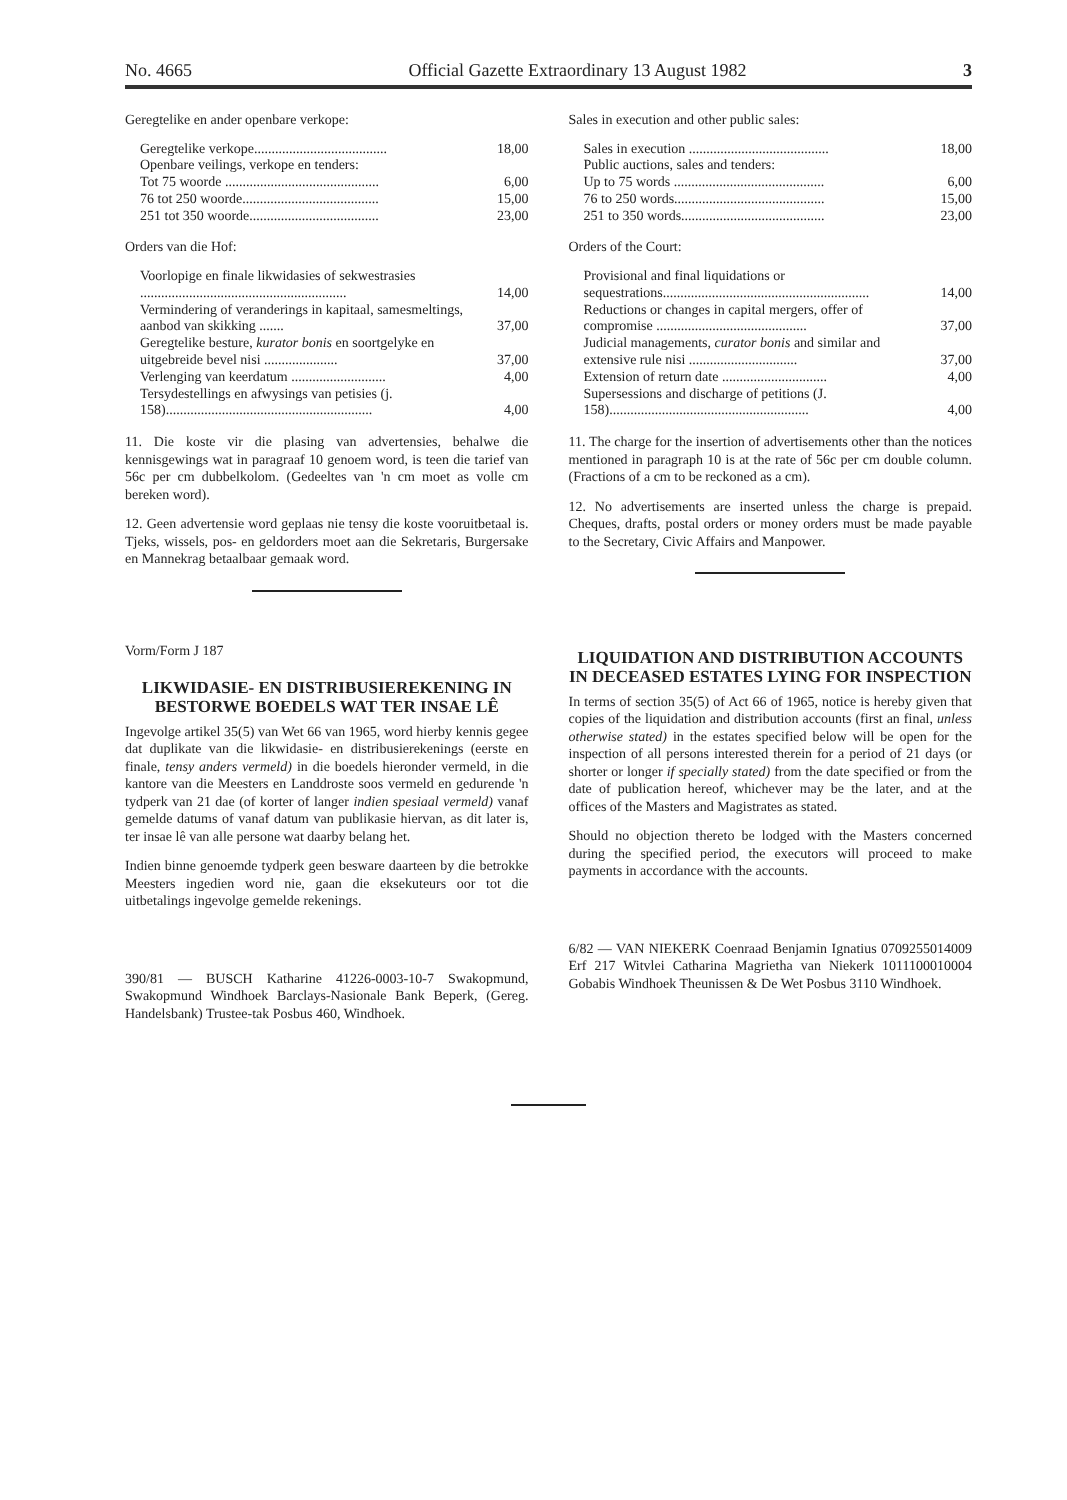No. 4665 Official Gazette Extraordinary 13 August 1982 3
Geregtelike en ander openbare verkope:
| Geregtelike verkope...................................... | 18,00 |
| Openbare veilings, verkope en tenders: | |
| Tot 75 woorde ............................................ | 6,00 |
| 76 tot 250 woorde....................................... | 15,00 |
| 251 tot 350 woorde..................................... | 23,00 |
Orders van die Hof:
| Voorlopige en finale likwidasies of sekwestrasies ........................................................... | 14,00 |
| Vermindering of veranderings in kapitaal, samesmeltings, aanbod van skikking ....... | 37,00 |
| Geregtelike besture, kurator bonis en soortgelyke en uitgebreide bevel nisi ..................... | 37,00 |
| Verlenging van keerdatum ........................... | 4,00 |
| Tersydestellings en afwysings van petisies (j. 158)........................................................... | 4,00 |
11. Die koste vir die plasing van advertensies, behalwe die kennisgewings wat in paragraaf 10 genoem word, is teen die tarief van 56c per cm dubbelkolom. (Gedeeltes van 'n cm moet as volle cm bereken word).
12. Geen advertensie word geplaas nie tensy die koste vooruitbetaal is. Tjeks, wissels, pos- en geldorders moet aan die Sekretaris, Burgersake en Mannekrag betaalbaar gemaak word.
Vorm/Form J 187
LIKWIDASIE- EN DISTRIBUSIEREKENING IN BESTORWE BOEDELS WAT TER INSAE LÊ
Ingevolge artikel 35(5) van Wet 66 van 1965, word hierby kennis gegee dat duplikate van die likwidasie- en distribusierekenings (eerste en finale, tensy anders vermeld) in die boedels hieronder vermeld, in die kantore van die Meesters en Landdroste soos vermeld en gedurende 'n tydperk van 21 dae (of korter of langer indien spesiaal vermeld) vanaf gemelde datums of vanaf datum van publikasie hiervan, as dit later is, ter insae lê van alle persone wat daarby belang het.
Indien binne genoemde tydperk geen besware daarteen by die betrokke Meesters ingedien word nie, gaan die eksekuteurs oor tot die uitbetalings ingevolge gemelde rekenings.
390/81 — BUSCH Katharine 41226-0003-10-7 Swakopmund, Swakopmund Windhoek Barclays-Nasionale Bank Beperk, (Gereg. Handelsbank) Trustee-tak Posbus 460, Windhoek.
Sales in execution and other public sales:
| Sales in execution ........................................ | 18,00 |
| Public auctions, sales and tenders: | |
| Up to 75 words ........................................... | 6,00 |
| 76 to 250 words........................................... | 15,00 |
| 251 to 350 words......................................... | 23,00 |
Orders of the Court:
| Provisional and final liquidations or sequestrations........................................................... | 14,00 |
| Reductions or changes in capital mergers, offer of compromise ........................................... | 37,00 |
| Judicial managements, curator bonis and similar and extensive rule nisi ............................... | 37,00 |
| Extension of return date .............................. | 4,00 |
| Supersessions and discharge of petitions (J. 158)......................................................... | 4,00 |
11. The charge for the insertion of advertisements other than the notices mentioned in paragraph 10 is at the rate of 56c per cm double column. (Fractions of a cm to be reckoned as a cm).
12. No advertisements are inserted unless the charge is prepaid. Cheques, drafts, postal orders or money orders must be made payable to the Secretary, Civic Affairs and Manpower.
LIQUIDATION AND DISTRIBUTION ACCOUNTS IN DECEASED ESTATES LYING FOR INSPECTION
In terms of section 35(5) of Act 66 of 1965, notice is hereby given that copies of the liquidation and distribution accounts (first an final, unless otherwise stated) in the estates specified below will be open for the inspection of all persons interested therein for a period of 21 days (or shorter or longer if specially stated) from the date specified or from the date of publication hereof, whichever may be the later, and at the offices of the Masters and Magistrates as stated.
Should no objection thereto be lodged with the Masters concerned during the specified period, the executors will proceed to make payments in accordance with the accounts.
6/82 — VAN NIEKERK Coenraad Benjamin Ignatius 0709255014009 Erf 217 Witvlei Catharina Magrietha van Niekerk 1011100010004 Gobabis Windhoek Theunissen & De Wet Posbus 3110 Windhoek.